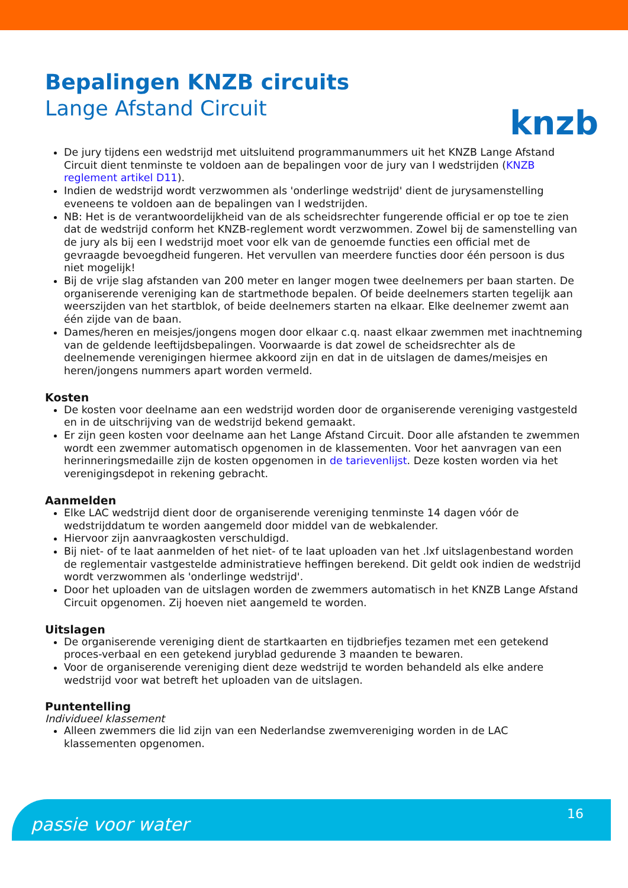knzb
Bepalingen KNZB circuits
Lange Afstand Circuit
De jury tijdens een wedstrijd met uitsluitend programmanummers uit het KNZB Lange Afstand Circuit dient tenminste te voldoen aan de bepalingen voor de jury van I wedstrijden (KNZB reglement artikel D11).
Indien de wedstrijd wordt verzwommen als 'onderlinge wedstrijd' dient de jurysamenstelling eveneens te voldoen aan de bepalingen van I wedstrijden.
NB: Het is de verantwoordelijkheid van de als scheidsrechter fungerende official er op toe te zien dat de wedstrijd conform het KNZB-reglement wordt verzwommen. Zowel bij de samenstelling van de jury als bij een I wedstrijd moet voor elk van de genoemde functies een official met de gevraagde bevoegdheid fungeren. Het vervullen van meerdere functies door één persoon is dus niet mogelijk!
Bij de vrije slag afstanden van 200 meter en langer mogen twee deelnemers per baan starten. De organiserende vereniging kan de startmethode bepalen. Of beide deelnemers starten tegelijk aan weerszijden van het startblok, of beide deelnemers starten na elkaar. Elke deelnemer zwemt aan één zijde van de baan.
Dames/heren en meisjes/jongens mogen door elkaar c.q. naast elkaar zwemmen met inachtneming van de geldende leeftijdsbepalingen. Voorwaarde is dat zowel de scheidsrechter als de deelnemende verenigingen hiermee akkoord zijn en dat in de uitslagen de dames/meisjes en heren/jongens nummers apart worden vermeld.
Kosten
De kosten voor deelname aan een wedstrijd worden door de organiserende vereniging vastgesteld en in de uitschrijving van de wedstrijd bekend gemaakt.
Er zijn geen kosten voor deelname aan het Lange Afstand Circuit. Door alle afstanden te zwemmen wordt een zwemmer automatisch opgenomen in de klassementen. Voor het aanvragen van een herinneringsmedaille zijn de kosten opgenomen in de tarievenlijst. Deze kosten worden via het verenigingsdepot in rekening gebracht.
Aanmelden
Elke LAC wedstrijd dient door de organiserende vereniging tenminste 14 dagen vóór de wedstrijddatum te worden aangemeld door middel van de webkalender.
Hiervoor zijn aanvraagkosten verschuldigd.
Bij niet- of te laat aanmelden of het niet- of te laat uploaden van het .lxf uitslagenbestand worden de reglementair vastgestelde administratieve heffingen berekend. Dit geldt ook indien de wedstrijd wordt verzwommen als 'onderlinge wedstrijd'.
Door het uploaden van de uitslagen worden de zwemmers automatisch in het KNZB Lange Afstand Circuit opgenomen. Zij hoeven niet aangemeld te worden.
Uitslagen
De organiserende vereniging dient de startkaarten en tijdbriefjes tezamen met een getekend proces-verbaal en een getekend juryblad gedurende 3 maanden te bewaren.
Voor de organiserende vereniging dient deze wedstrijd te worden behandeld als elke andere wedstrijd voor wat betreft het uploaden van de uitslagen.
Puntentelling
Individueel klassement
Alleen zwemmers die lid zijn van een Nederlandse zwemvereniging worden in de LAC klassementen opgenomen.
passie voor water
16